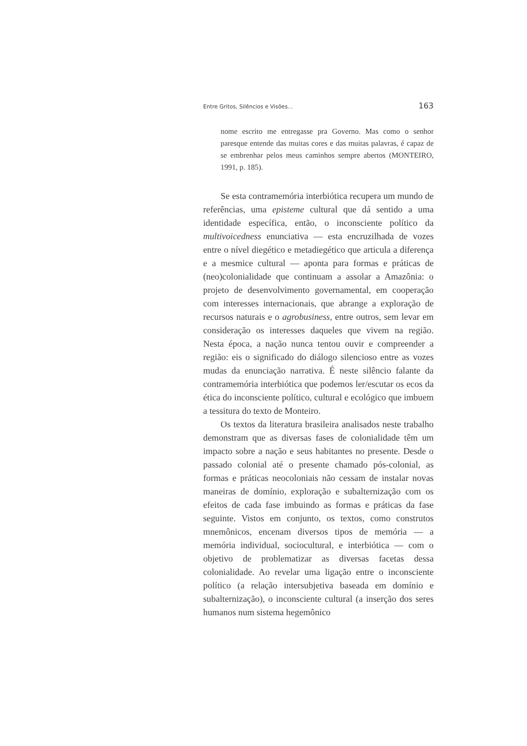Entre Gritos, Silêncios e Visões... 163
nome escrito me entregasse pra Governo. Mas como o senhor paresque entende das muitas cores e das muitas palavras, é capaz de se embrenhar pelos meus caminhos sempre abertos (MONTEIRO, 1991, p. 185).
Se esta contramemória interbiótica recupera um mundo de referências, uma episteme cultural que dá sentido a uma identidade específica, então, o inconsciente político da multivoicedness enunciativa — esta encruzilhada de vozes entre o nível diegético e metadiegético que articula a diferença e a mesmice cultural — aponta para formas e práticas de (neo)colonialidade que continuam a assolar a Amazônia: o projeto de desenvolvimento governamental, em cooperação com interesses internacionais, que abrange a exploração de recursos naturais e o agrobusiness, entre outros, sem levar em consideração os interesses daqueles que vivem na região. Nesta época, a nação nunca tentou ouvir e compreender a região: eis o significado do diálogo silencioso entre as vozes mudas da enunciação narrativa. É neste silêncio falante da contramemória interbiótica que podemos ler/escutar os ecos da ética do inconsciente político, cultural e ecológico que imbuem a tessitura do texto de Monteiro.
Os textos da literatura brasileira analisados neste trabalho demonstram que as diversas fases de colonialidade têm um impacto sobre a nação e seus habitantes no presente. Desde o passado colonial até o presente chamado pós-colonial, as formas e práticas neocoloniais não cessam de instalar novas maneiras de domínio, exploração e subalternização com os efeitos de cada fase imbuindo as formas e práticas da fase seguinte. Vistos em conjunto, os textos, como construtos mnemônicos, encenam diversos tipos de memória — a memória individual, sociocultural, e interbiótica — com o objetivo de problematizar as diversas facetas dessa colonialidade. Ao revelar uma ligação entre o inconsciente político (a relação intersubjetiva baseada em domínio e subalternização), o inconsciente cultural (a inserção dos seres humanos num sistema hegemônico